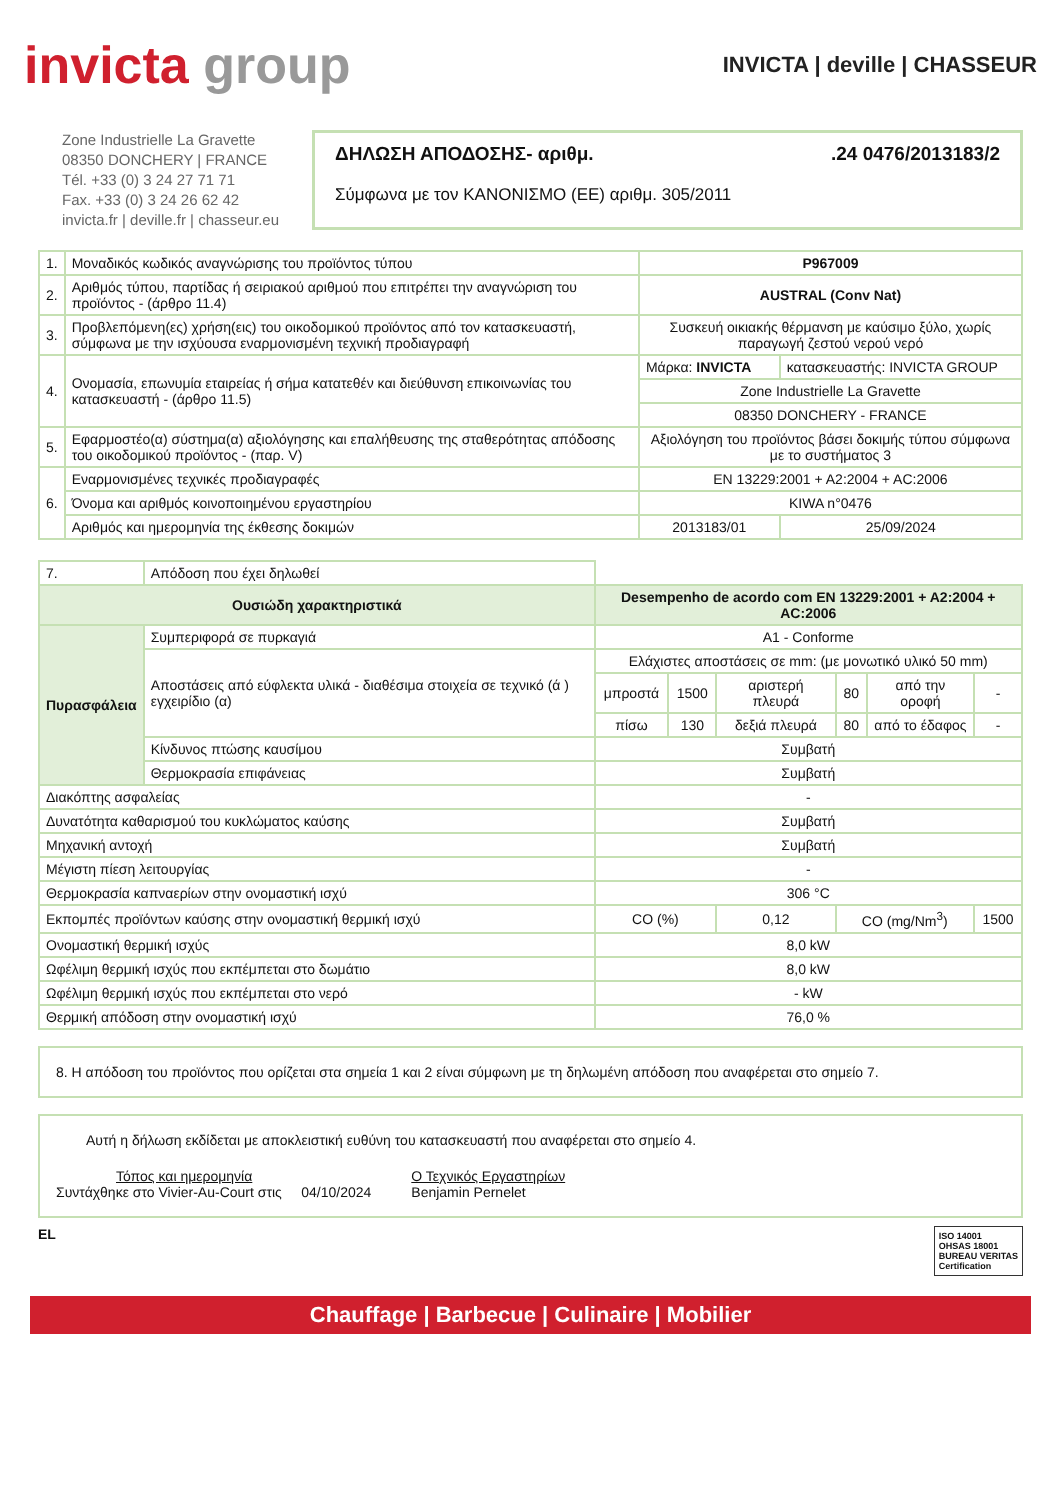invicta group
INVICTA | deville | CHASSEUR
Zone Industrielle La Gravette
08350 DONCHERY | FRANCE
Tél. +33 (0) 3 24 27 71 71
Fax. +33 (0) 3 24 26 62 42
invicta.fr | deville.fr | chasseur.eu
ΔΗΛΩΣΗ ΑΠΟΔΟΣΗΣ- αριθμ..24 0476/2013183/2
Σύμφωνα με τον ΚΑΝΟΝΙΣΜΟ (ΕΕ) αριθμ. 305/2011
| 1. | Μοναδικός κωδικός αναγνώρισης του προϊόντος τύπου | P967009 | |
| 2. | Αριθμός τύπου, παρτίδας ή σειριακού αριθμού που επιτρέπει την αναγνώριση του προϊόντος - (άρθρο 11.4) | AUSTRAL (Conv Nat) | |
| 3. | Προβλεπόμενη(ες) χρήση(εις) του οικοδομικού προϊόντος από τον κατασκευαστή, σύμφωνα με την ισχύουσα εναρμονισμένη τεχνική προδιαγραφή | Συσκευή οικιακής θέρμανση με καύσιμο ξύλο, χωρίς παραγωγή ζεστού νερού νερό | |
| 4. | Ονομασία, επωνυμία εταιρείας ή σήμα κατατεθέν και διεύθυνση επικοινωνίας του κατασκευαστή - (άρθρο 11.5) | Μάρκα: INVICTA | κατασκευαστής: INVICTA GROUP |
| | | Zone Industrielle La Gravette | |
| | | 08350 DONCHERY - FRANCE | |
| 5. | Εφαρμοστέο(α) σύστημα(α) αξιολόγησης και επαλήθευσης της σταθερότητας απόδοσης του οικοδομικού προϊόντος - (παρ. V) | Αξιολόγηση του προϊόντος βάσει δοκιμής τύπου σύμφωνα με το συστήματος 3 | |
| 6. | Εναρμονισμένες τεχνικές προδιαγραφές | EN 13229:2001 + A2:2004 + AC:2006 | |
| | Όνομα και αριθμός κοινοποιημένου εργαστηρίου | KIWA n°0476 | |
| | Αριθμός και ημερομηνία της έκθεσης δοκιμών | 2013183/01 | 25/09/2024 |
| 7. | Απόδοση που έχει δηλωθεί | | | | | | |
| Ουσιώδη χαρακτηριστικά | | Desempenho de acordo com EN 13229:2001 + A2:2004 + AC:2006 | | | | | |
| Πυρασφάλεια | Συμπεριφορά σε πυρκαγιά | A1 - Conforme | | | | | |
| | Αποστάσεις από εύφλεκτα υλικά - διαθέσιμα στοιχεία σε τεχνικό (ά ) εγχειρίδιο (α) | Ελάχιστες αποστάσεις σε mm: (με μονωτικό υλικό 50 mm) | | | | | |
| | | μπροστά | 1500 | αριστερή πλευρά | 80 | από την οροφή | - |
| | | πίσω | 130 | δεξιά πλευρά | 80 | από το έδαφος | - |
| | Κίνδυνος πτώσης καυσίμου | Συμβατή | | | | | |
| | Θερμοκρασία επιφάνειας | Συμβατή | | | | | |
| Διακόπτης ασφαλείας | | - | | | | | |
| Δυνατότητα καθαρισμού του κυκλώματος καύσης | | Συμβατή | | | | | |
| Μηχανική αντοχή | | Συμβατή | | | | | |
| Μέγιστη πίεση λειτουργίας | | - | | | | | |
| Θερμοκρασία καπναερίων στην ονομαστική ισχύ | | 306 °C | | | | | |
| Εκπομπές προϊόντων καύσης στην ονομαστική θερμική ισχύ | | CO (%) | | 0,12 | CO (mg/Nm<sup>3</sup>) | | 1500 |
| Ονομαστική θερμική ισχύς | | 8,0 kW | | | | | |
| Ωφέλιμη θερμική ισχύς που εκπέμπεται στο δωμάτιο | | 8,0 kW | | | | | |
| Ωφέλιμη θερμική ισχύς που εκπέμπεται στο νερό | | - kW | | | | | |
| Θερμική απόδοση στην ονομαστική ισχύ | | 76,0 % | | | | | |
8. Η απόδοση του προϊόντος που ορίζεται στα σημεία 1 και 2 είναι σύμφωνη με τη δηλωμένη απόδοση που αναφέρεται στο σημείο 7.
Αυτή η δήλωση εκδίδεται με αποκλειστική ευθύνη του κατασκευαστή που αναφέρεται στο σημείο 4.
Τόπος και ημερομηνία
Συντάχθηκε στο Vivier-Au-Court στις 04/10/2024
Ο Τεχνικός Εργαστηρίων
Benjamin Pernelet
EL ISO 14001
OHSAS 18001
BUREAU VERITAS
Certification
Chauffage | Barbecue | Culinaire | Mobilier